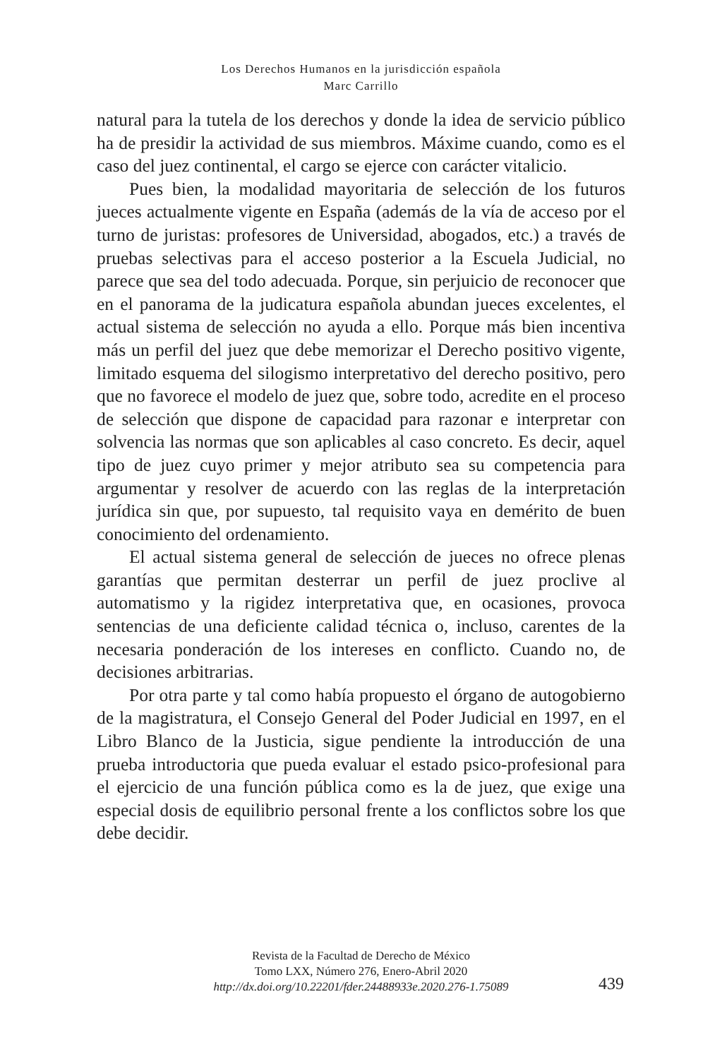Los Derechos Humanos en la jurisdicción española
Marc Carrillo
natural para la tutela de los derechos y donde la idea de servicio público ha de presidir la actividad de sus miembros. Máxime cuando, como es el caso del juez continental, el cargo se ejerce con carácter vitalicio.
Pues bien, la modalidad mayoritaria de selección de los futuros jueces actualmente vigente en España (además de la vía de acceso por el turno de juristas: profesores de Universidad, abogados, etc.) a través de pruebas selectivas para el acceso posterior a la Escuela Judicial, no parece que sea del todo adecuada. Porque, sin perjuicio de reconocer que en el panorama de la judicatura española abundan jueces excelentes, el actual sistema de selección no ayuda a ello. Porque más bien incentiva más un perfil del juez que debe memorizar el Derecho positivo vigente, limitado esquema del silogismo interpretativo del derecho positivo, pero que no favorece el modelo de juez que, sobre todo, acredite en el proceso de selección que dispone de capacidad para razonar e interpretar con solvencia las normas que son aplicables al caso concreto. Es decir, aquel tipo de juez cuyo primer y mejor atributo sea su competencia para argumentar y resolver de acuerdo con las reglas de la interpretación jurídica sin que, por supuesto, tal requisito vaya en demérito de buen conocimiento del ordenamiento.
El actual sistema general de selección de jueces no ofrece plenas garantías que permitan desterrar un perfil de juez proclive al automatismo y la rigidez interpretativa que, en ocasiones, provoca sentencias de una deficiente calidad técnica o, incluso, carentes de la necesaria ponderación de los intereses en conflicto. Cuando no, de decisiones arbitrarias.
Por otra parte y tal como había propuesto el órgano de autogobierno de la magistratura, el Consejo General del Poder Judicial en 1997, en el Libro Blanco de la Justicia, sigue pendiente la introducción de una prueba introductoria que pueda evaluar el estado psico-profesional para el ejercicio de una función pública como es la de juez, que exige una especial dosis de equilibrio personal frente a los conflictos sobre los que debe decidir.
Revista de la Facultad de Derecho de México
Tomo LXX, Número 276, Enero-Abril 2020
http://dx.doi.org/10.22201/fder.24488933e.2020.276-1.75089
439